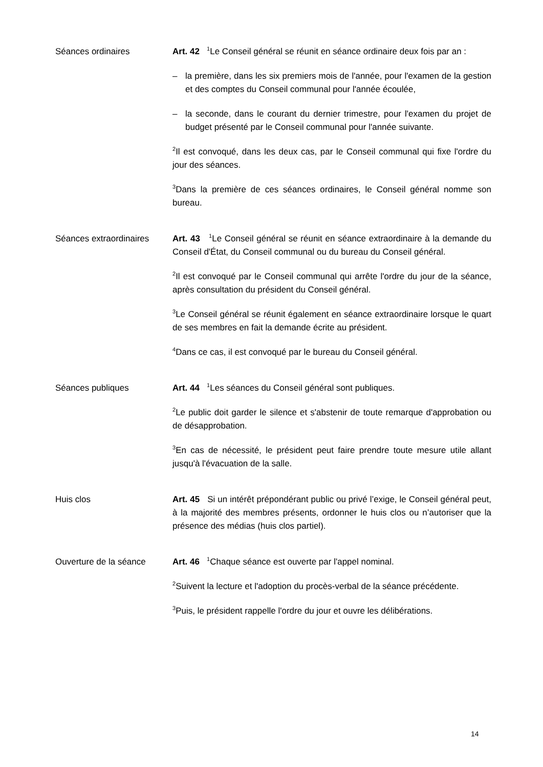Séances ordinaires Art. 42 <sup>1</sup>Le Conseil général se réunit en séance ordinaire deux fois par an :
– la première, dans les six premiers mois de l'année, pour l'examen de la gestion et des comptes du Conseil communal pour l'année écoulée,
– la seconde, dans le courant du dernier trimestre, pour l'examen du projet de budget présenté par le Conseil communal pour l'année suivante.
<sup>2</sup> Il est convoqué, dans les deux cas, par le Conseil communal qui fixe l'ordre du jour des séances.
<sup>3</sup> Dans la première de ces séances ordinaires, le Conseil général nomme son bureau.
Séances extraordinaires
Art. 43 <sup>1</sup>Le Conseil général se réunit en séance extraordinaire à la demande du Conseil d'État, du Conseil communal ou du bureau du Conseil général.
<sup>2</sup> Il est convoqué par le Conseil communal qui arrête l'ordre du jour de la séance, après consultation du président du Conseil général.
<sup>3</sup> Le Conseil général se réunit également en séance extraordinaire lorsque le quart de ses membres en fait la demande écrite au président.
<sup>4</sup> Dans ce cas, il est convoqué par le bureau du Conseil général.
Séances publiques Art. 44 <sup>1</sup>Les séances du Conseil général sont publiques.
<sup>2</sup> Le public doit garder le silence et s'abstenir de toute remarque d'approbation ou de désapprobation.
<sup>3</sup> En cas de nécessité, le président peut faire prendre toute mesure utile allant jusqu'à l'évacuation de la salle.
Huis clos Art. 45 Si un intérêt prépondérant public ou privé l’exige, le Conseil général peut, à la majorité des membres présents, ordonner le huis clos ou n’autoriser que la présence des médias (huis clos partiel).
Ouverture de la séance Art. 46 <sup>1</sup>Chaque séance est ouverte par l'appel nominal.
<sup>2</sup> Suivent la lecture et l'adoption du procès-verbal de la séance précédente.
<sup>3</sup> Puis, le président rappelle l'ordre du jour et ouvre les délibérations.
14